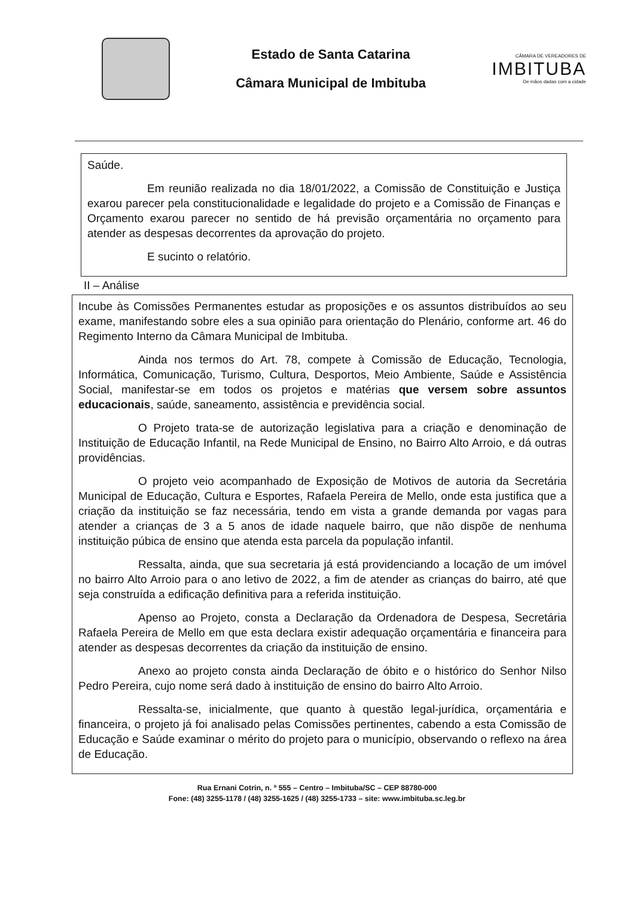Estado de Santa Catarina
Câmara Municipal de Imbituba
CÂMARA DE VEREADORES DE
IMBITUBA
De mãos dadas com a cidade
Saúde.
Em reunião realizada no dia 18/01/2022, a Comissão de Constituição e Justiça exarou parecer pela constitucionalidade e legalidade do projeto e a Comissão de Finanças e Orçamento exarou parecer no sentido de há previsão orçamentária no orçamento para atender as despesas decorrentes da aprovação do projeto.
E sucinto o relatório.
II – Análise
Incube às Comissões Permanentes estudar as proposições e os assuntos distribuídos ao seu exame, manifestando sobre eles a sua opinião para orientação do Plenário, conforme art. 46 do Regimento Interno da Câmara Municipal de Imbituba.
Ainda nos termos do Art. 78, compete à Comissão de Educação, Tecnologia, Informática, Comunicação, Turismo, Cultura, Desportos, Meio Ambiente, Saúde e Assistência Social, manifestar-se em todos os projetos e matérias que versem sobre assuntos educacionais, saúde, saneamento, assistência e previdência social.
O Projeto trata-se de autorização legislativa para a criação e denominação de Instituição de Educação Infantil, na Rede Municipal de Ensino, no Bairro Alto Arroio, e dá outras providências.
O projeto veio acompanhado de Exposição de Motivos de autoria da Secretária Municipal de Educação, Cultura e Esportes, Rafaela Pereira de Mello, onde esta justifica que a criação da instituição se faz necessária, tendo em vista a grande demanda por vagas para atender a crianças de 3 a 5 anos de idade naquele bairro, que não dispõe de nenhuma instituição púbica de ensino que atenda esta parcela da população infantil.
Ressalta, ainda, que sua secretaria já está providenciando a locação de um imóvel no bairro Alto Arroio para o ano letivo de 2022, a fim de atender as crianças do bairro, até que seja construída a edificação definitiva para a referida instituição.
Apenso ao Projeto, consta a Declaração da Ordenadora de Despesa, Secretária Rafaela Pereira de Mello em que esta declara existir adequação orçamentária e financeira para atender as despesas decorrentes da criação da instituição de ensino.
Anexo ao projeto consta ainda Declaração de óbito e o histórico do Senhor Nilso Pedro Pereira, cujo nome será dado à instituição de ensino do bairro Alto Arroio.
Ressalta-se, inicialmente, que quanto à questão legal-jurídica, orçamentária e financeira, o projeto já foi analisado pelas Comissões pertinentes, cabendo a esta Comissão de Educação e Saúde examinar o mérito do projeto para o município, observando o reflexo na área de Educação.
Rua Ernani Cotrin, n. º 555 – Centro – Imbituba/SC – CEP 88780-000
Fone: (48) 3255-1178 / (48) 3255-1625 / (48) 3255-1733 – site: www.imbituba.sc.leg.br